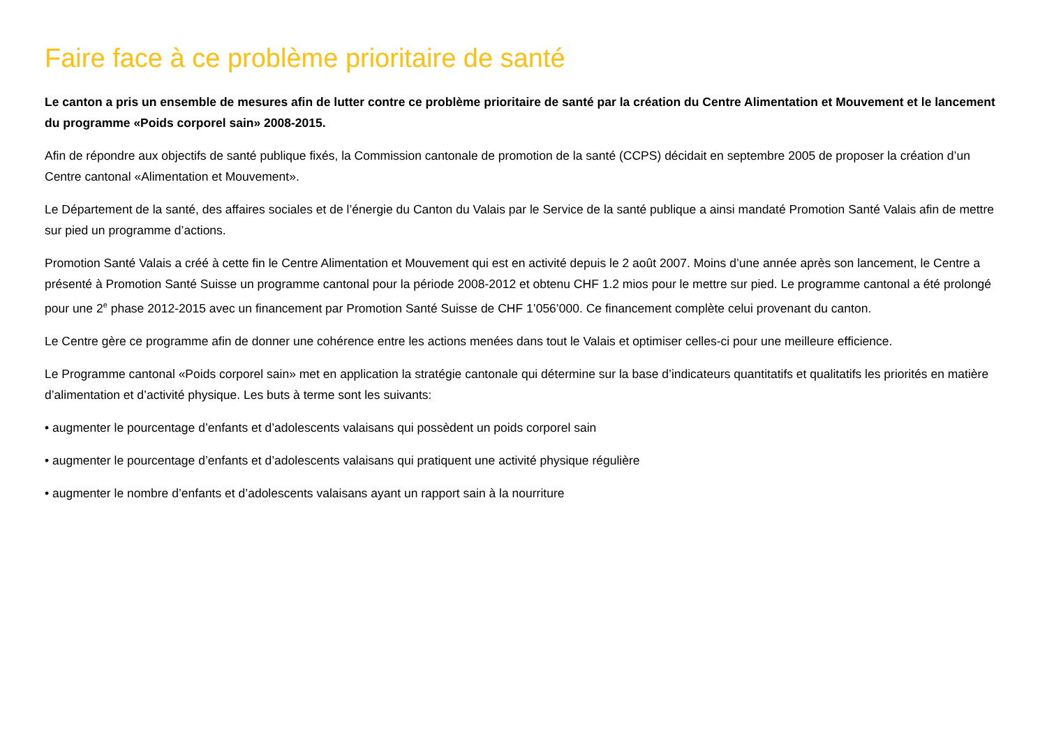Faire face à ce problème prioritaire de santé
Le canton a pris un ensemble de mesures afin de lutter contre ce problème prioritaire de santé par la création du Centre Alimentation et Mouvement et le lancement du programme «Poids corporel sain» 2008-2015.
Afin de répondre aux objectifs de santé publique fixés, la Commission cantonale de promotion de la santé (CCPS) décidait en septembre 2005 de proposer la création d’un Centre cantonal «Alimentation et Mouvement».
Le Département de la santé, des affaires sociales et de l’énergie du Canton du Valais par le Service de la santé publique a ainsi mandaté Promotion Santé Valais afin de mettre sur pied un programme d’actions.
Promotion Santé Valais a créé à cette fin le Centre Alimentation et Mouvement qui est en activité depuis le 2 août 2007. Moins d’une année après son lancement, le Centre a présenté à Promotion Santé Suisse un programme cantonal pour la période 2008-2012 et obtenu CHF 1.2 mios pour le mettre sur pied. Le programme cantonal a été prolongé pour une 2<sup>e</sup> phase 2012-2015 avec un financement par Promotion Santé Suisse de CHF 1’056’000. Ce financement complète celui provenant du canton.
Le Centre gère ce programme afin de donner une cohérence entre les actions menées dans tout le Valais et optimiser celles-ci pour une meilleure efficience.
Le Programme cantonal «Poids corporel sain» met en application la stratégie cantonale qui détermine sur la base d’indicateurs quantitatifs et qualitatifs les priorités en matière d’alimentation et d’activité physique. Les buts à terme sont les suivants:
• augmenter le pourcentage d’enfants et d’adolescents valaisans qui possèdent un poids corporel sain
• augmenter le pourcentage d’enfants et d’adolescents valaisans qui pratiquent une activité physique régulière
• augmenter le nombre d’enfants et d’adolescents valaisans ayant un rapport sain à la nourriture